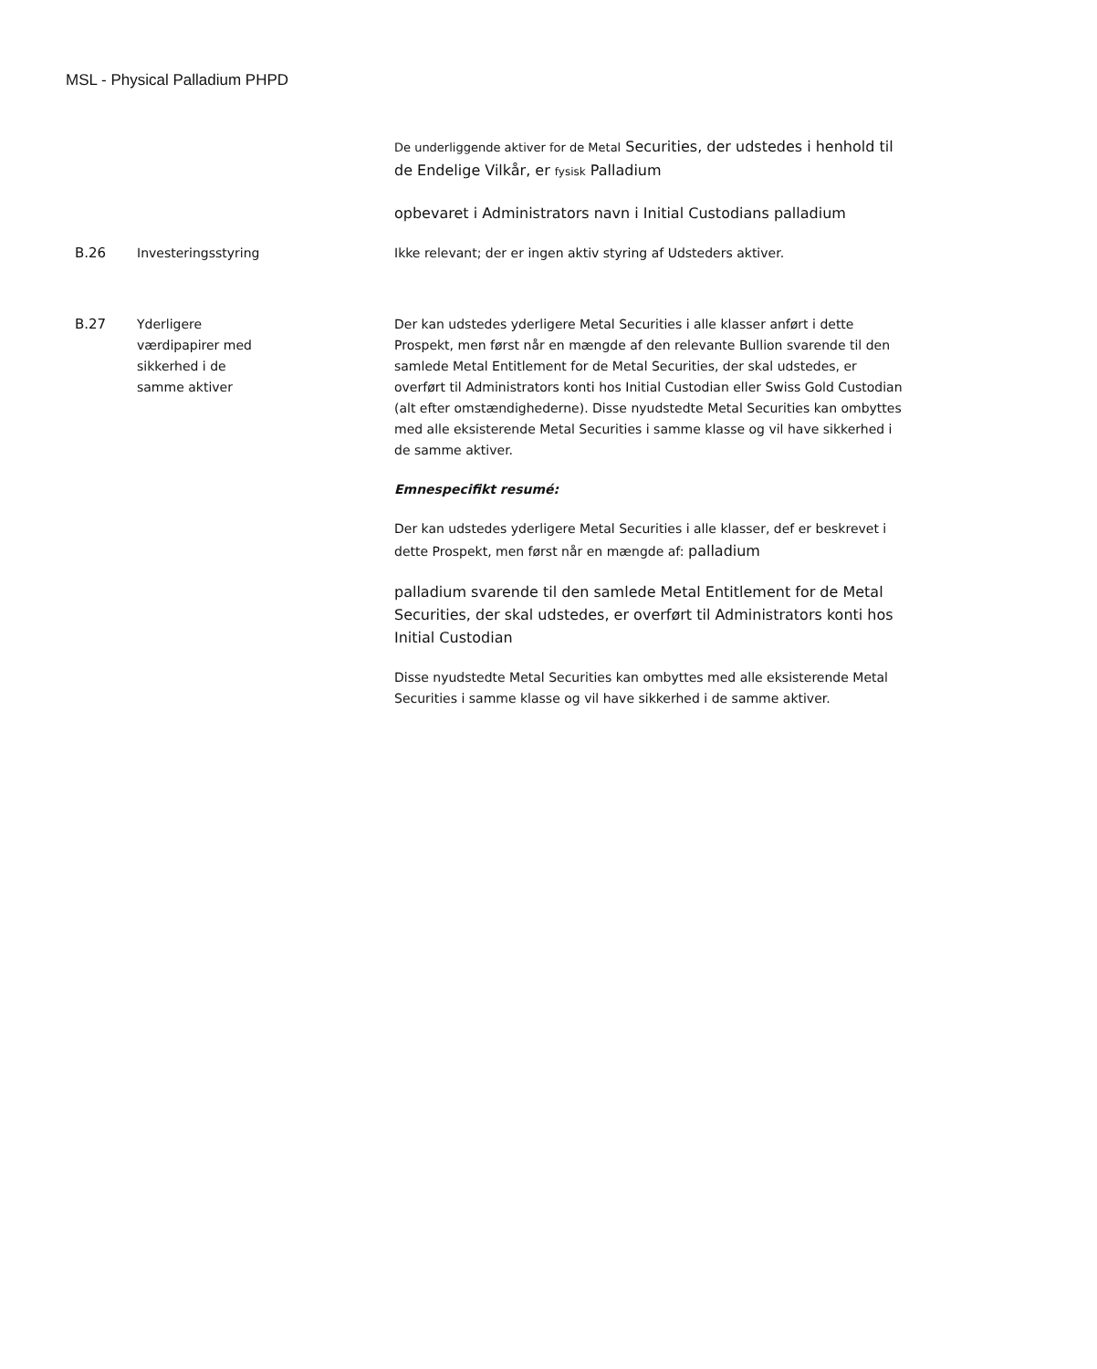MSL - Physical Palladium PHPD
| | | De underliggende aktiver for de Metal Securities, der udstedes i henhold til de Endelige Vilkår, er fysisk Palladium opbevaret i Administrators navn i Initial Custodians palladium |
| B.26 | Investeringsstyring | Ikke relevant; der er ingen aktiv styring af Udsteders aktiver. |
| B.27 | Yderligere værdipapirer med sikkerhed i de samme aktiver | Der kan udstedes yderligere Metal Securities i alle klasser anført i dette Prospekt, men først når en mængde af den relevante Bullion svarende til den samlede Metal Entitlement for de Metal Securities, der skal udstedes, er overført til Administrators konti hos Initial Custodian eller Swiss Gold Custodian (alt efter omstændighederne). Disse nyudstedte Metal Securities kan ombyttes med alle eksisterende Metal Securities i samme klasse og vil have sikkerhed i de samme aktiver. Emnespecifikt resumé: Der kan udstedes yderligere Metal Securities i alle klasser, def er beskrevet i dette Prospekt, men først når en mængde af: palladium palladium svarende til den samlede Metal Entitlement for de Metal Securities, der skal udstedes, er overført til Administrators konti hos Initial Custodian Disse nyudstedte Metal Securities kan ombyttes med alle eksisterende Metal Securities i samme klasse og vil have sikkerhed i de samme aktiver. |